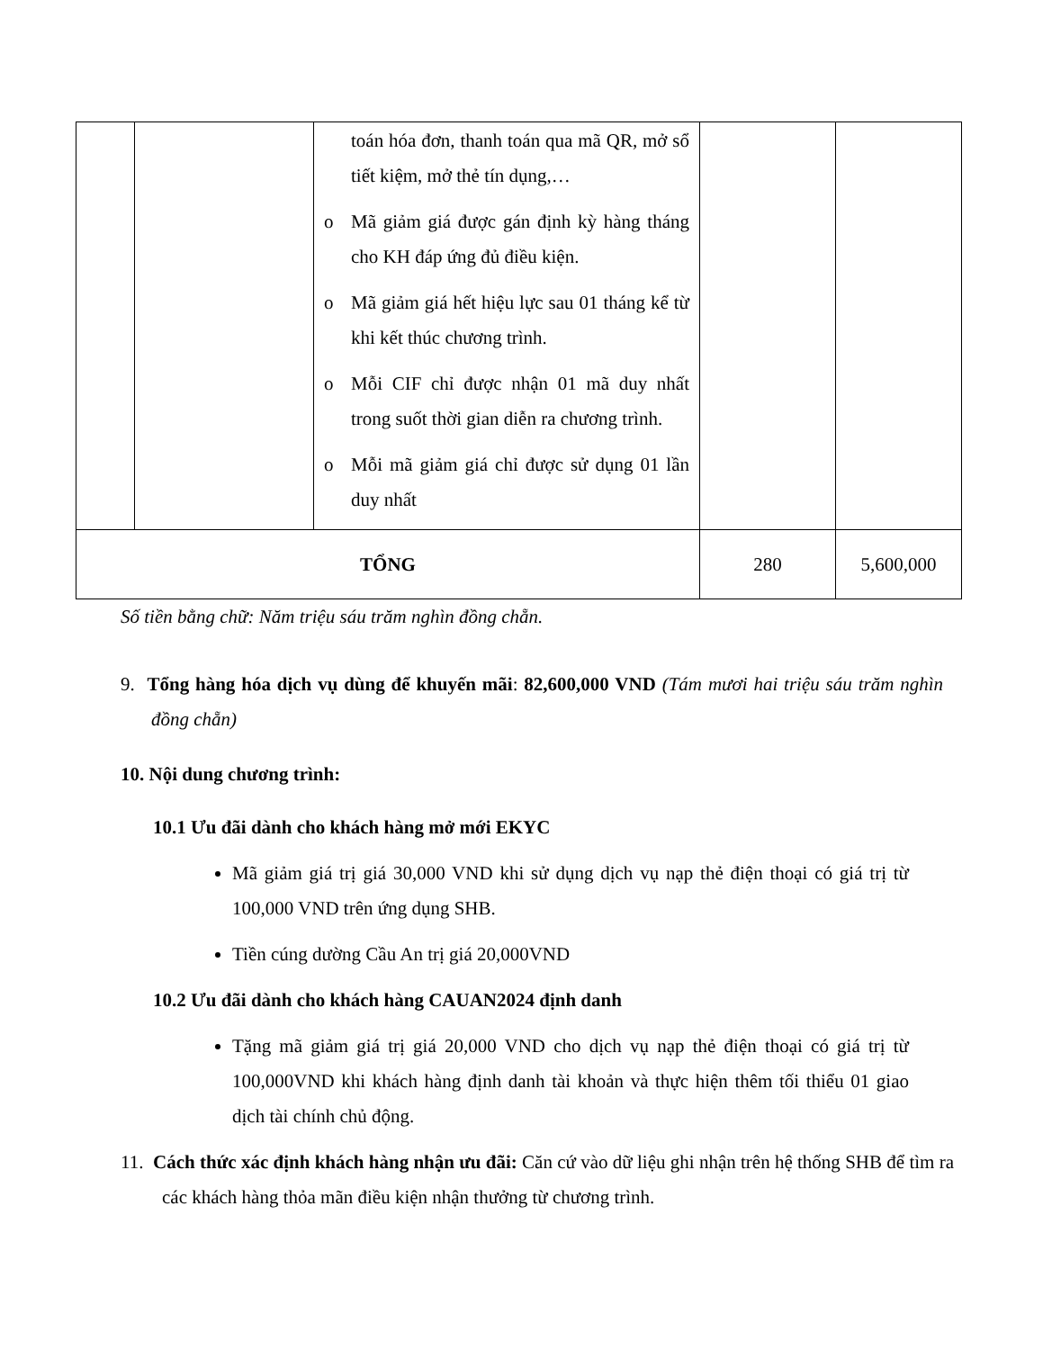| | | toán hóa đơn, thanh toán qua mã QR, mở sổ tiết kiệm, mở thẻ tín dụng,… o Mã giảm giá được gán định kỳ hàng tháng cho KH đáp ứng đủ điều kiện. o Mã giảm giá hết hiệu lực sau 01 tháng kể từ khi kết thúc chương trình. o Mỗi CIF chỉ được nhận 01 mã duy nhất trong suốt thời gian diễn ra chương trình. o Mỗi mã giảm giá chỉ được sử dụng 01 lần duy nhất | | |
| TỔNG | | | 280 | 5,600,000 |
Số tiền bằng chữ: Năm triệu sáu trăm nghìn đồng chẵn.
9. Tổng hàng hóa dịch vụ dùng để khuyến mãi: 82,600,000 VND (Tám mươi hai triệu sáu trăm nghìn đồng chẵn)
10. Nội dung chương trình:
10.1 Ưu đãi dành cho khách hàng mở mới EKYC
Mã giảm giá trị giá 30,000 VND khi sử dụng dịch vụ nạp thẻ điện thoại có giá trị từ 100,000 VND trên ứng dụng SHB.
Tiền cúng dường Cầu An trị giá 20,000VND
10.2 Ưu đãi dành cho khách hàng CAUAN2024 định danh
Tặng mã giảm giá trị giá 20,000 VND cho dịch vụ nạp thẻ điện thoại có giá trị từ 100,000VND khi khách hàng định danh tài khoản và thực hiện thêm tối thiểu 01 giao dịch tài chính chủ động.
11. Cách thức xác định khách hàng nhận ưu đãi: Căn cứ vào dữ liệu ghi nhận trên hệ thống SHB để tìm ra các khách hàng thỏa mãn điều kiện nhận thưởng từ chương trình.